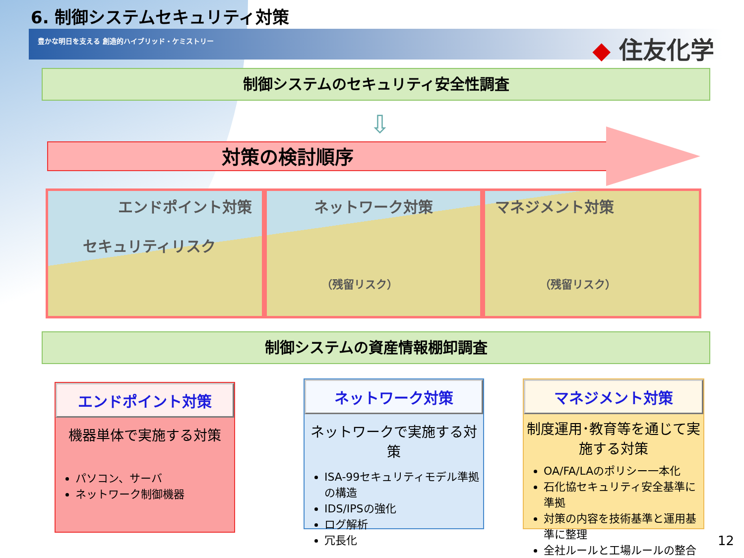6. 制御システムセキュリティ対策
豊かな明日を支える 創造的ハイブリッド・ケミストリー ◆ 住友化学
制御システムのセキュリティ安全性調査
⇩
対策の検討順序
エンドポイント対策
セキュリティリスク
ネットワーク対策
（残留リスク）
マネジメント対策
（残留リスク）
制御システムの資産情報棚卸調査
エンドポイント対策
機器単体で実施する対策
パソコン、サーバ
ネットワーク制御機器
ネットワーク対策
ネットワークで実施する対策
ISA-99セキュリティモデル準拠の構造
IDS/IPSの強化
ログ解析
冗長化
マネジメント対策
制度運用･教育等を通じて実施する対策
OA/FA/LAのポリシー一本化
石化協セキュリティ安全基準に準拠
対策の内容を技術基準と運用基準に整理
全社ルールと工場ルールの整合
12